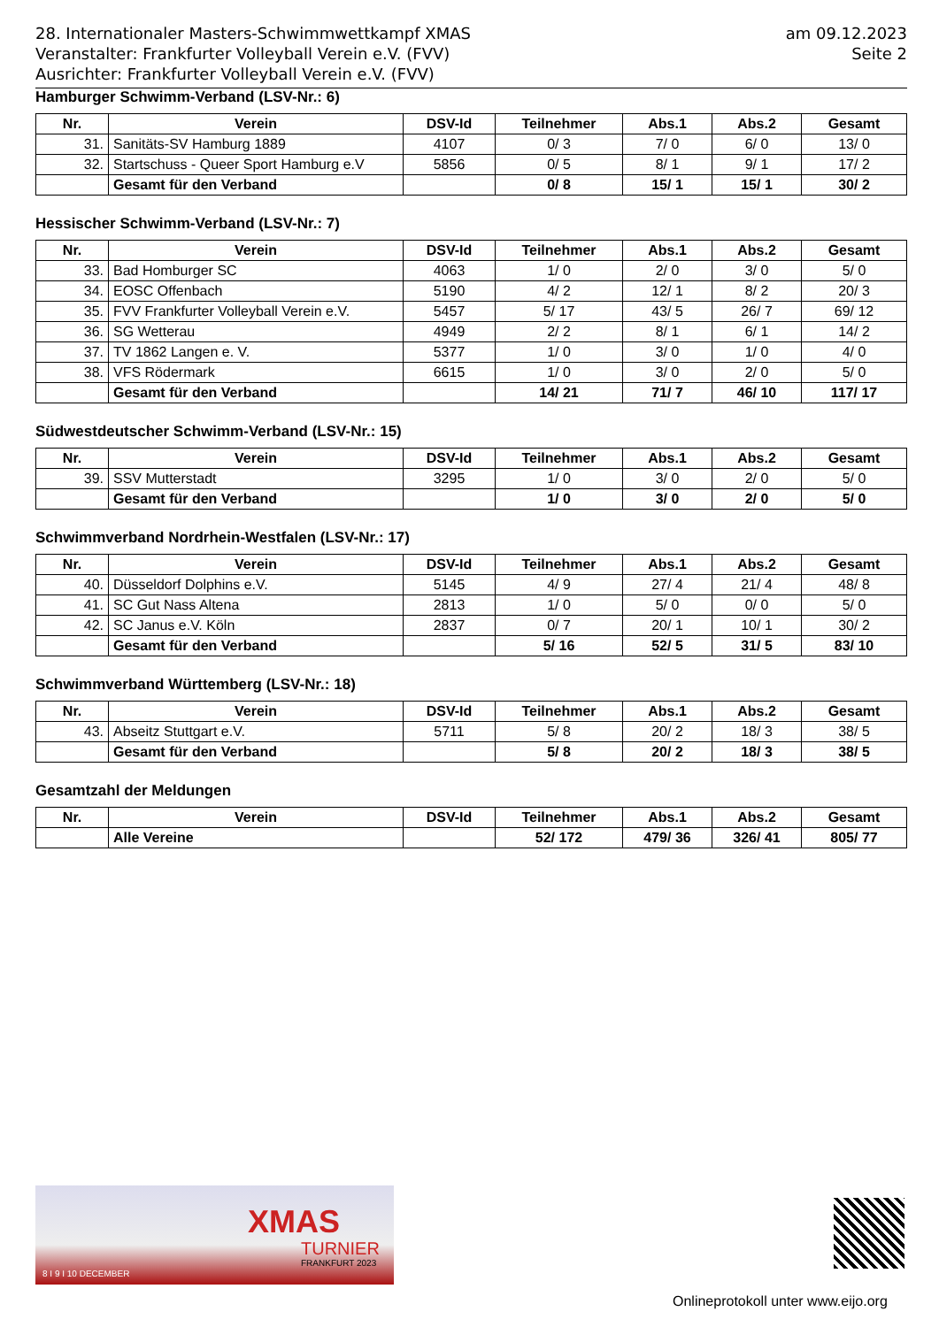am 09.12.2023
Seite 2
28. Internationaler Masters-Schwimmwettkampf XMAS
Veranstalter: Frankfurter Volleyball Verein e.V. (FVV)
Ausrichter: Frankfurter Volleyball Verein e.V. (FVV)
Hamburger Schwimm-Verband (LSV-Nr.: 6)
| Nr. | Verein | DSV-Id | Teilnehmer | Abs.1 | Abs.2 | Gesamt |
| --- | --- | --- | --- | --- | --- | --- |
| 31. | Sanitäts-SV Hamburg 1889 | 4107 | 0/ 3 | 7/ 0 | 6/ 0 | 13/ 0 |
| 32. | Startschuss - Queer Sport Hamburg e.V | 5856 | 0/ 5 | 8/ 1 | 9/ 1 | 17/ 2 |
| | Gesamt für den Verband | | 0/ 8 | 15/ 1 | 15/ 1 | 30/ 2 |
Hessischer Schwimm-Verband (LSV-Nr.: 7)
| Nr. | Verein | DSV-Id | Teilnehmer | Abs.1 | Abs.2 | Gesamt |
| --- | --- | --- | --- | --- | --- | --- |
| 33. | Bad Homburger SC | 4063 | 1/ 0 | 2/ 0 | 3/ 0 | 5/ 0 |
| 34. | EOSC Offenbach | 5190 | 4/ 2 | 12/ 1 | 8/ 2 | 20/ 3 |
| 35. | FVV Frankfurter Volleyball Verein e.V. | 5457 | 5/ 17 | 43/ 5 | 26/ 7 | 69/ 12 |
| 36. | SG Wetterau | 4949 | 2/ 2 | 8/ 1 | 6/ 1 | 14/ 2 |
| 37. | TV 1862 Langen e. V. | 5377 | 1/ 0 | 3/ 0 | 1/ 0 | 4/ 0 |
| 38. | VFS Rödermark | 6615 | 1/ 0 | 3/ 0 | 2/ 0 | 5/ 0 |
| | Gesamt für den Verband | | 14/ 21 | 71/ 7 | 46/ 10 | 117/ 17 |
Südwestdeutscher Schwimm-Verband (LSV-Nr.: 15)
| Nr. | Verein | DSV-Id | Teilnehmer | Abs.1 | Abs.2 | Gesamt |
| --- | --- | --- | --- | --- | --- | --- |
| 39. | SSV Mutterstadt | 3295 | 1/ 0 | 3/ 0 | 2/ 0 | 5/ 0 |
| | Gesamt für den Verband | | 1/ 0 | 3/ 0 | 2/ 0 | 5/ 0 |
Schwimmverband Nordrhein-Westfalen (LSV-Nr.: 17)
| Nr. | Verein | DSV-Id | Teilnehmer | Abs.1 | Abs.2 | Gesamt |
| --- | --- | --- | --- | --- | --- | --- |
| 40. | Düsseldorf Dolphins e.V. | 5145 | 4/ 9 | 27/ 4 | 21/ 4 | 48/ 8 |
| 41. | SC Gut Nass Altena | 2813 | 1/ 0 | 5/ 0 | 0/ 0 | 5/ 0 |
| 42. | SC Janus e.V. Köln | 2837 | 0/ 7 | 20/ 1 | 10/ 1 | 30/ 2 |
| | Gesamt für den Verband | | 5/ 16 | 52/ 5 | 31/ 5 | 83/ 10 |
Schwimmverband Württemberg (LSV-Nr.: 18)
| Nr. | Verein | DSV-Id | Teilnehmer | Abs.1 | Abs.2 | Gesamt |
| --- | --- | --- | --- | --- | --- | --- |
| 43. | Abseitz Stuttgart e.V. | 5711 | 5/ 8 | 20/ 2 | 18/ 3 | 38/ 5 |
| | Gesamt für den Verband | | 5/ 8 | 20/ 2 | 18/ 3 | 38/ 5 |
Gesamtzahl der Meldungen
| Nr. | Verein | DSV-Id | Teilnehmer | Abs.1 | Abs.2 | Gesamt |
| --- | --- | --- | --- | --- | --- | --- |
| | Alle Vereine | | 52/ 172 | 479/ 36 | 326/ 41 | 805/ 77 |
XMAS
TURNIER
FRANKFURT 2023
8 I 9 I 10 DECEMBER
Onlineprotokoll unter www.eijo.org